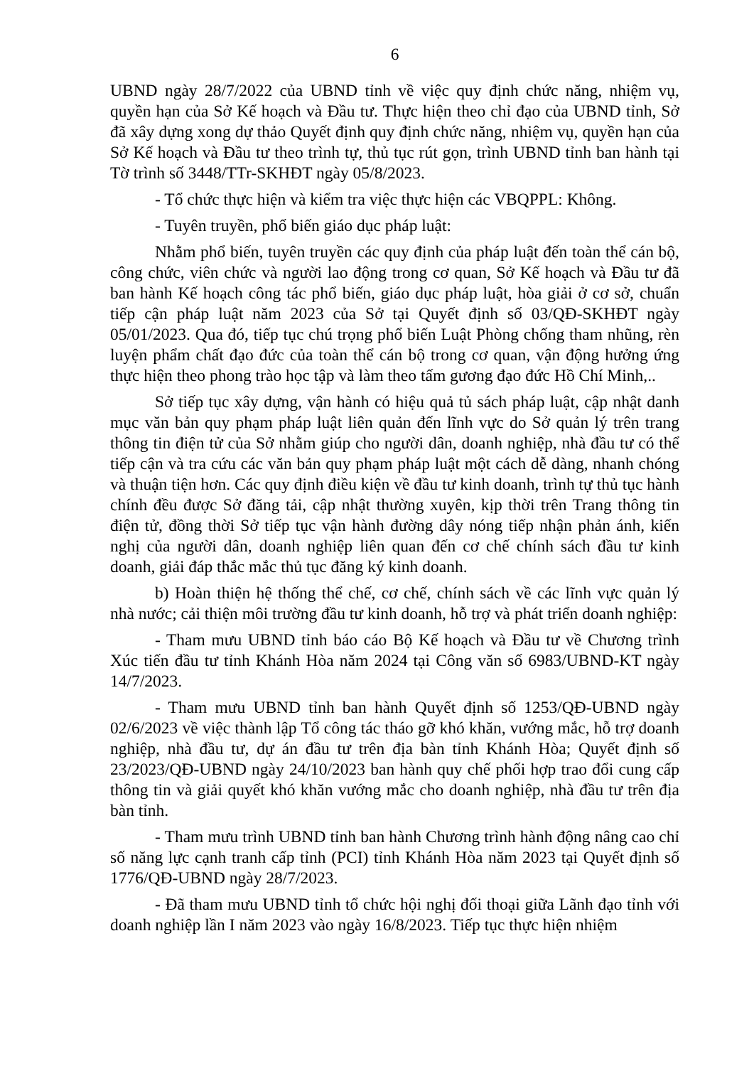6
UBND ngày 28/7/2022 của UBND tỉnh về việc quy định chức năng, nhiệm vụ, quyền hạn của Sở Kế hoạch và Đầu tư. Thực hiện theo chỉ đạo của UBND tỉnh, Sở đã xây dựng xong dự thảo Quyết định quy định chức năng, nhiệm vụ, quyền hạn của Sở Kế hoạch và Đầu tư theo trình tự, thủ tục rút gọn, trình UBND tỉnh ban hành tại Tờ trình số 3448/TTr-SKHĐT ngày 05/8/2023.
- Tổ chức thực hiện và kiểm tra việc thực hiện các VBQPPL: Không.
- Tuyên truyền, phổ biến giáo dục pháp luật:
Nhằm phổ biến, tuyên truyền các quy định của pháp luật đến toàn thể cán bộ, công chức, viên chức và người lao động trong cơ quan, Sở Kế hoạch và Đầu tư đã ban hành Kế hoạch công tác phổ biến, giáo dục pháp luật, hòa giải ở cơ sở, chuẩn tiếp cận pháp luật năm 2023 của Sở tại Quyết định số 03/QĐ-SKHĐT ngày 05/01/2023. Qua đó, tiếp tục chú trọng phổ biến Luật Phòng chống tham nhũng, rèn luyện phẩm chất đạo đức của toàn thể cán bộ trong cơ quan, vận động hưởng ứng thực hiện theo phong trào học tập và làm theo tấm gương đạo đức Hồ Chí Minh,..
Sở tiếp tục xây dựng, vận hành có hiệu quả tủ sách pháp luật, cập nhật danh mục văn bản quy phạm pháp luật liên quản đến lĩnh vực do Sở quản lý trên trang thông tin điện tử của Sở nhằm giúp cho người dân, doanh nghiệp, nhà đầu tư có thể tiếp cận và tra cứu các văn bản quy phạm pháp luật một cách dễ dàng, nhanh chóng và thuận tiện hơn. Các quy định điều kiện về đầu tư kinh doanh, trình tự thủ tục hành chính đều được Sở đăng tải, cập nhật thường xuyên, kịp thời trên Trang thông tin điện tử, đồng thời Sở tiếp tục vận hành đường dây nóng tiếp nhận phản ánh, kiến nghị của người dân, doanh nghiệp liên quan đến cơ chế chính sách đầu tư kinh doanh, giải đáp thắc mắc thủ tục đăng ký kinh doanh.
b) Hoàn thiện hệ thống thể chế, cơ chế, chính sách về các lĩnh vực quản lý nhà nước; cải thiện môi trường đầu tư kinh doanh, hỗ trợ và phát triển doanh nghiệp:
- Tham mưu UBND tỉnh báo cáo Bộ Kế hoạch và Đầu tư về Chương trình Xúc tiến đầu tư tỉnh Khánh Hòa năm 2024 tại Công văn số 6983/UBND-KT ngày 14/7/2023.
- Tham mưu UBND tỉnh ban hành Quyết định số 1253/QĐ-UBND ngày 02/6/2023 về việc thành lập Tổ công tác tháo gỡ khó khăn, vướng mắc, hỗ trợ doanh nghiệp, nhà đầu tư, dự án đầu tư trên địa bàn tỉnh Khánh Hòa; Quyết định số 23/2023/QĐ-UBND ngày 24/10/2023 ban hành quy chế phối hợp trao đổi cung cấp thông tin và giải quyết khó khăn vướng mắc cho doanh nghiệp, nhà đầu tư trên địa bàn tỉnh.
- Tham mưu trình UBND tỉnh ban hành Chương trình hành động nâng cao chỉ số năng lực cạnh tranh cấp tỉnh (PCI) tỉnh Khánh Hòa năm 2023 tại Quyết định số 1776/QĐ-UBND ngày 28/7/2023.
- Đã tham mưu UBND tỉnh tổ chức hội nghị đối thoại giữa Lãnh đạo tỉnh với doanh nghiệp lần I năm 2023 vào ngày 16/8/2023. Tiếp tục thực hiện nhiệm